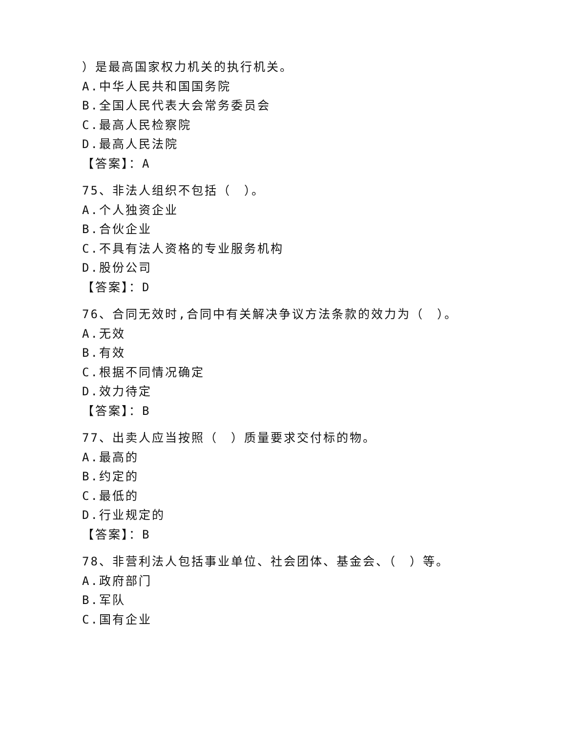）是最高国家权力机关的执行机关。
A.中华人民共和国国务院
B.全国人民代表大会常务委员会
C.最高人民检察院
D.最高人民法院
【答案】：A
75、非法人组织不包括（　）。
A.个人独资企业
B.合伙企业
C.不具有法人资格的专业服务机构
D.股份公司
【答案】：D
76、合同无效时,合同中有关解决争议方法条款的效力为（　）。
A.无效
B.有效
C.根据不同情况确定
D.效力待定
【答案】：B
77、出卖人应当按照（　）质量要求交付标的物。
A.最高的
B.约定的
C.最低的
D.行业规定的
【答案】：B
78、非营利法人包括事业单位、社会团体、基金会、（　）等。
A.政府部门
B.军队
C.国有企业